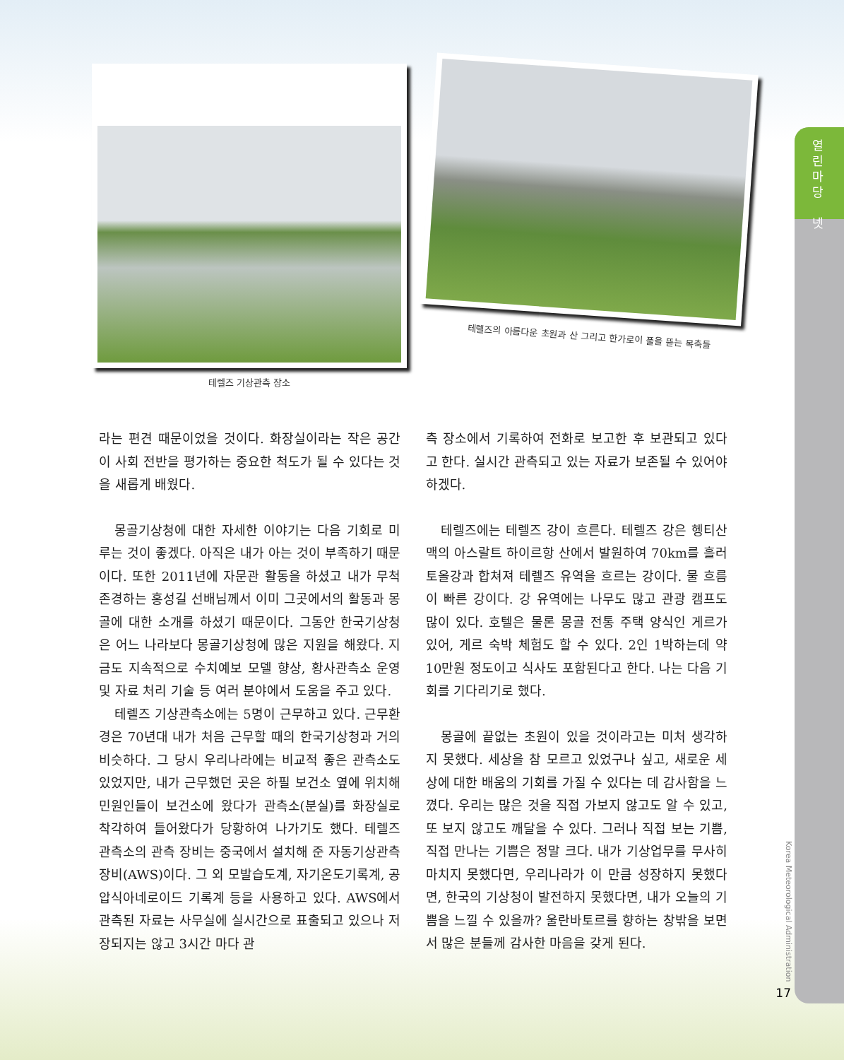열린마당
넷
테렐즈 기상관측 장소
테렐즈의 아름다운 초원과 산 그리고 한가로이 풀을 뜯는 목축들
라는 편견 때문이었을 것이다. 화장실이라는 작은 공간이 사회 전반을 평가하는 중요한 척도가 될 수 있다는 것을 새롭게 배웠다.
몽골기상청에 대한 자세한 이야기는 다음 기회로 미루는 것이 좋겠다. 아직은 내가 아는 것이 부족하기 때문이다. 또한 2011년에 자문관 활동을 하셨고 내가 무척 존경하는 홍성길 선배님께서 이미 그곳에서의 활동과 몽골에 대한 소개를 하셨기 때문이다. 그동안 한국기상청은 어느 나라보다 몽골기상청에 많은 지원을 해왔다. 지금도 지속적으로 수치예보 모델 향상, 황사관측소 운영 및 자료 처리 기술 등 여러 분야에서 도움을 주고 있다.
테렐즈 기상관측소에는 5명이 근무하고 있다. 근무환경은 70년대 내가 처음 근무할 때의 한국기상청과 거의 비슷하다. 그 당시 우리나라에는 비교적 좋은 관측소도 있었지만, 내가 근무했던 곳은 하필 보건소 옆에 위치해 민원인들이 보건소에 왔다가 관측소(분실)를 화장실로 착각하여 들어왔다가 당황하여 나가기도 했다. 테렐즈 관측소의 관측 장비는 중국에서 설치해 준 자동기상관측장비(AWS)이다. 그 외 모발습도계, 자기온도기록계, 공압식아네로이드 기록계 등을 사용하고 있다. AWS에서 관측된 자료는 사무실에 실시간으로 표출되고 있으나 저장되지는 않고 3시간 마다 관
측 장소에서 기록하여 전화로 보고한 후 보관되고 있다고 한다. 실시간 관측되고 있는 자료가 보존될 수 있어야 하겠다.
테렐즈에는 테렐즈 강이 흐른다. 테렐즈 강은 헹티산맥의 아스랄트 하이르항 산에서 발원하여 70km를 흘러 토올강과 합쳐져 테렐즈 유역을 흐르는 강이다. 물 흐름이 빠른 강이다. 강 유역에는 나무도 많고 관광 캠프도 많이 있다. 호텔은 물론 몽골 전통 주택 양식인 게르가 있어, 게르 숙박 체험도 할 수 있다. 2인 1박하는데 약 10만원 정도이고 식사도 포함된다고 한다. 나는 다음 기회를 기다리기로 했다.
몽골에 끝없는 초원이 있을 것이라고는 미처 생각하지 못했다. 세상을 참 모르고 있었구나 싶고, 새로운 세상에 대한 배움의 기회를 가질 수 있다는 데 감사함을 느꼈다. 우리는 많은 것을 직접 가보지 않고도 알 수 있고, 또 보지 않고도 깨달을 수 있다. 그러나 직접 보는 기쁨, 직접 만나는 기쁨은 정말 크다. 내가 기상업무를 무사히 마치지 못했다면, 우리나라가 이 만큼 성장하지 못했다면, 한국의 기상청이 발전하지 못했다면, 내가 오늘의 기쁨을 느낄 수 있을까? 울란바토르를 향하는 창밖을 보면서 많은 분들께 감사한 마음을 갖게 된다.
Korea Meteorological Administration
17